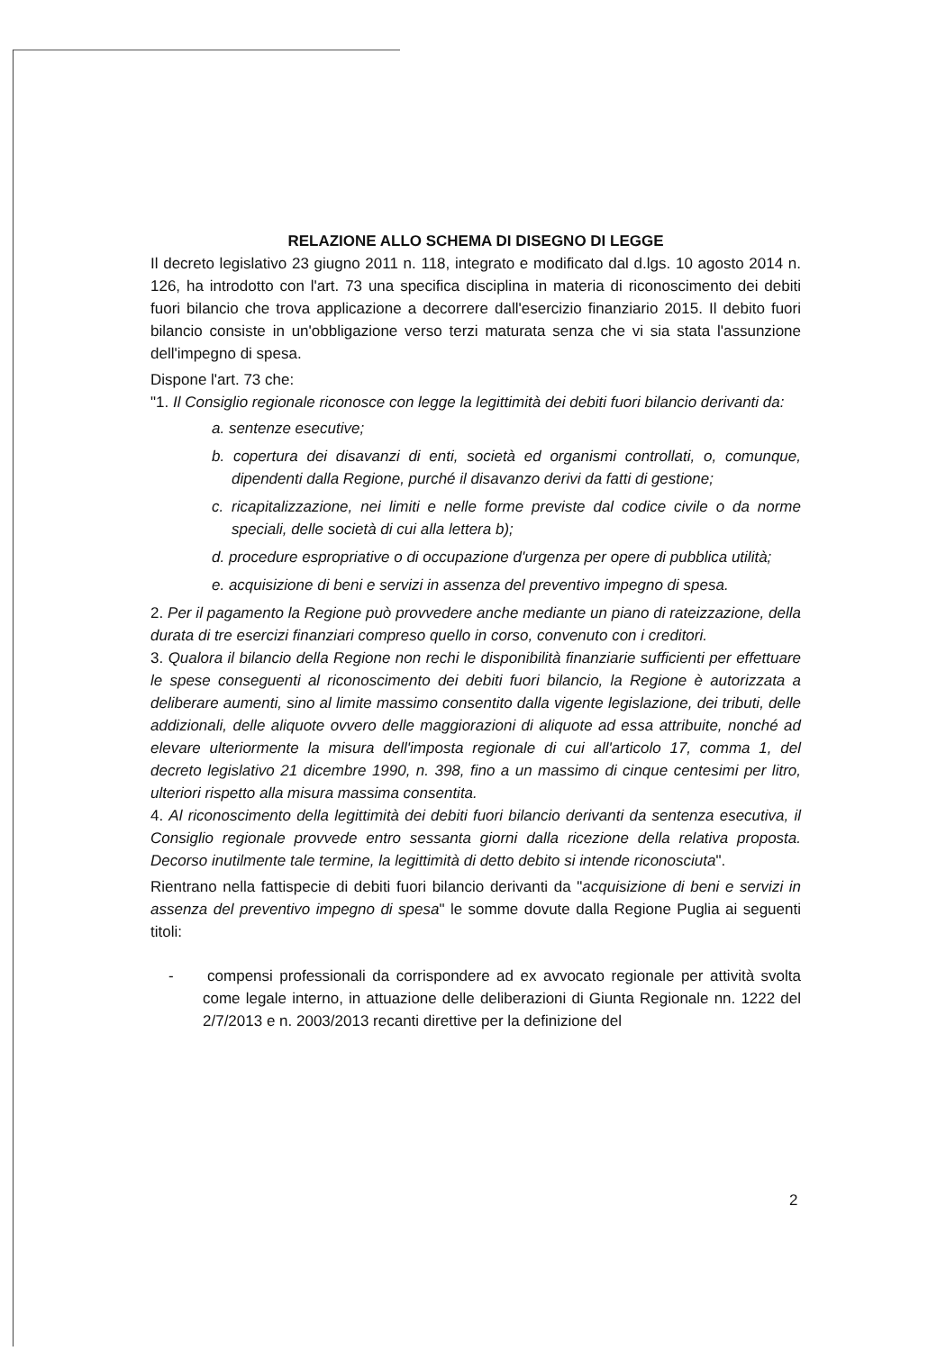RELAZIONE ALLO SCHEMA DI DISEGNO DI LEGGE
Il decreto legislativo 23 giugno 2011 n. 118, integrato e modificato dal d.lgs. 10 agosto 2014 n. 126, ha introdotto con l'art. 73 una specifica disciplina in materia di riconoscimento dei debiti fuori bilancio che trova applicazione a decorrere dall'esercizio finanziario 2015. Il debito fuori bilancio consiste in un'obbligazione verso terzi maturata senza che vi sia stata l'assunzione dell'impegno di spesa.
Dispone l'art. 73 che:
"1. Il Consiglio regionale riconosce con legge la legittimità dei debiti fuori bilancio derivanti da:
a. sentenze esecutive;
b. copertura dei disavanzi di enti, società ed organismi controllati, o, comunque, dipendenti dalla Regione, purché il disavanzo derivi da fatti di gestione;
c. ricapitalizzazione, nei limiti e nelle forme previste dal codice civile o da norme speciali, delle società di cui alla lettera b);
d. procedure espropriative o di occupazione d'urgenza per opere di pubblica utilità;
e. acquisizione di beni e servizi in assenza del preventivo impegno di spesa.
2. Per il pagamento la Regione può provvedere anche mediante un piano di rateizzazione, della durata di tre esercizi finanziari compreso quello in corso, convenuto con i creditori.
3. Qualora il bilancio della Regione non rechi le disponibilità finanziarie sufficienti per effettuare le spese conseguenti al riconoscimento dei debiti fuori bilancio, la Regione è autorizzata a deliberare aumenti, sino al limite massimo consentito dalla vigente legislazione, dei tributi, delle addizionali, delle aliquote ovvero delle maggiorazioni di aliquote ad essa attribuite, nonché ad elevare ulteriormente la misura dell'imposta regionale di cui all'articolo 17, comma 1, del decreto legislativo 21 dicembre 1990, n. 398, fino a un massimo di cinque centesimi per litro, ulteriori rispetto alla misura massima consentita.
4. Al riconoscimento della legittimità dei debiti fuori bilancio derivanti da sentenza esecutiva, il Consiglio regionale provvede entro sessanta giorni dalla ricezione della relativa proposta. Decorso inutilmente tale termine, la legittimità di detto debito si intende riconosciuta".
Rientrano nella fattispecie di debiti fuori bilancio derivanti da "acquisizione di beni e servizi in assenza del preventivo impegno di spesa" le somme dovute dalla Regione Puglia ai seguenti titoli:
- compensi professionali da corrispondere ad ex avvocato regionale per attività svolta come legale interno, in attuazione delle deliberazioni di Giunta Regionale nn. 1222 del 2/7/2013 e n. 2003/2013 recanti direttive per la definizione del
2